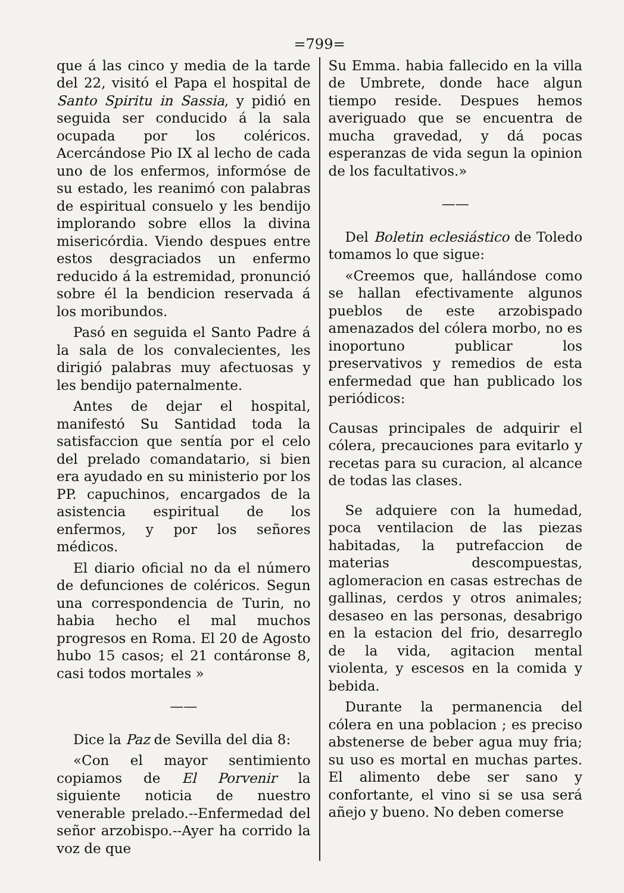=799=
que á las cinco y media de la tarde del 22, visitó el Papa el hospital de Santo Spiritu in Sassia, y pidió en seguida ser conducido á la sala ocupada por los coléricos. Acercándose Pio IX al lecho de cada uno de los enfermos, informóse de su estado, les reanimó con palabras de espiritual consuelo y les bendijo implorando sobre ellos la divina misericórdia. Viendo despues entre estos desgraciados un enfermo reducido á la estremidad, pronunció sobre él la bendicion reservada á los moribundos.
Pasó en seguida el Santo Padre á la sala de los convalecientes, les dirigió palabras muy afectuosas y les bendijo paternalmente.
Antes de dejar el hospital, manifestó Su Santidad toda la satisfaccion que sentía por el celo del prelado comandatario, si bien era ayudado en su ministerio por los PP. capuchinos, encargados de la asistencia espiritual de los enfermos, y por los señores médicos.
El diario oficial no da el número de defunciones de coléricos. Segun una correspondencia de Turin, no habia hecho el mal muchos progresos en Roma. El 20 de Agosto hubo 15 casos; el 21 contáronse 8, casi todos mortales »
——
Dice la Paz de Sevilla del dia 8:
«Con el mayor sentimiento copiamos de El Porvenir la siguiente noticia de nuestro venerable prelado.--Enfermedad del señor arzobispo.--Ayer ha corrido la voz de que
Su Emma. habia fallecido en la villa de Umbrete, donde hace algun tiempo reside. Despues hemos averiguado que se encuentra de mucha gravedad, y dá pocas esperanzas de vida segun la opinion de los facultativos.»
——
Del Boletin eclesiástico de Toledo tomamos lo que sigue:
«Creemos que, hallándose como se hallan efectivamente algunos pueblos de este arzobispado amenazados del cólera morbo, no es inoportuno publicar los preservativos y remedios de esta enfermedad que han publicado los periódicos:
Causas principales de adquirir el cólera, precauciones para evitarlo y recetas para su curacion, al alcance de todas las clases.
Se adquiere con la humedad, poca ventilacion de las piezas habitadas, la putrefaccion de materias descompuestas, aglomeracion en casas estrechas de gallinas, cerdos y otros animales; desaseo en las personas, desabrigo en la estacion del frio, desarreglo de la vida, agitacion mental violenta, y escesos en la comida y bebida.
Durante la permanencia del cólera en una poblacion ; es preciso abstenerse de beber agua muy fria; su uso es mortal en muchas partes. El alimento debe ser sano y confortante, el vino si se usa será añejo y bueno. No deben comerse